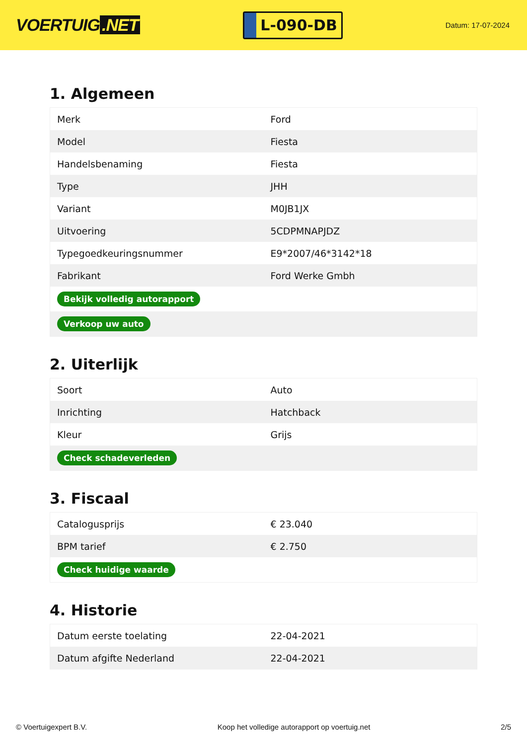VOERTUIG.NET
L-090-DB
Datum: 17-07-2024
1. Algemeen
| Merk | Ford |
| Model | Fiesta |
| Handelsbenaming | Fiesta |
| Type | JHH |
| Variant | M0JB1JX |
| Uitvoering | 5CDPMNAPJDZ |
| Typegoedkeuringsnummer | E9*2007/46*3142*18 |
| Fabrikant | Ford Werke Gmbh |
| Bekijk volledig autorapport | |
| Verkoop uw auto | |
2. Uiterlijk
| Soort | Auto |
| Inrichting | Hatchback |
| Kleur | Grijs |
| Check schadeverleden | |
3. Fiscaal
| Catalogusprijs | € 23.040 |
| BPM tarief | € 2.750 |
| Check huidige waarde | |
4. Historie
| Datum eerste toelating | 22-04-2021 |
| Datum afgifte Nederland | 22-04-2021 |
© Voertuigexpert B.V. Koop het volledige autorapport op voertuig.net 2/5